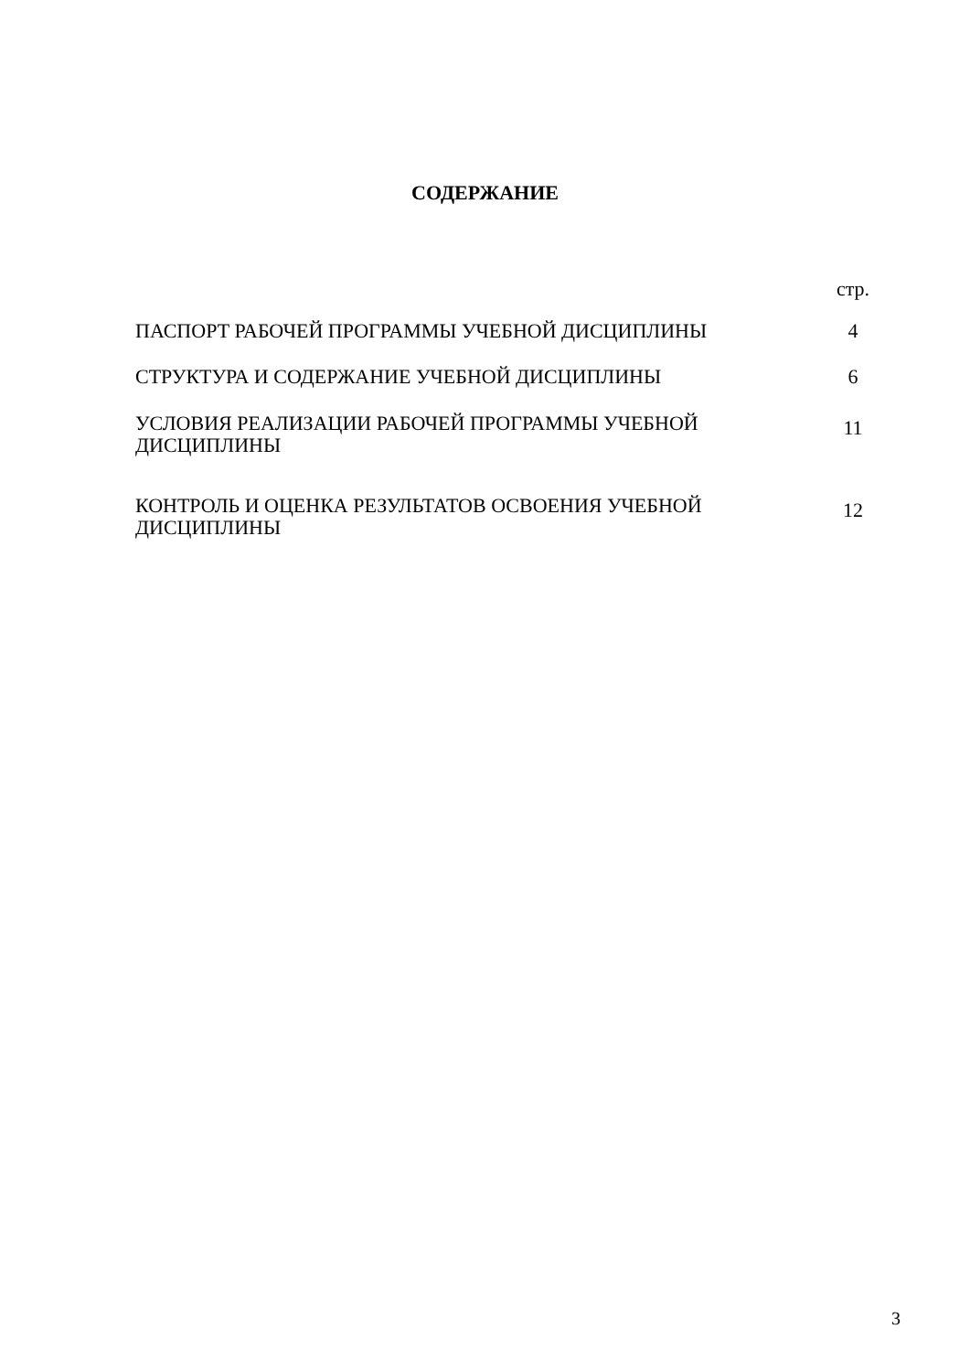СОДЕРЖАНИЕ
| | стр. |
| ПАСПОРТ РАБОЧЕЙ ПРОГРАММЫ УЧЕБНОЙ ДИСЦИПЛИНЫ | 4 |
| СТРУКТУРА И СОДЕРЖАНИЕ УЧЕБНОЙ ДИСЦИПЛИНЫ | 6 |
| УСЛОВИЯ РЕАЛИЗАЦИИ РАБОЧЕЙ ПРОГРАММЫ УЧЕБНОЙ ДИСЦИПЛИНЫ | 11 |
| КОНТРОЛЬ И ОЦЕНКА РЕЗУЛЬТАТОВ ОСВОЕНИЯ УЧЕБНОЙ ДИСЦИПЛИНЫ | 12 |
3